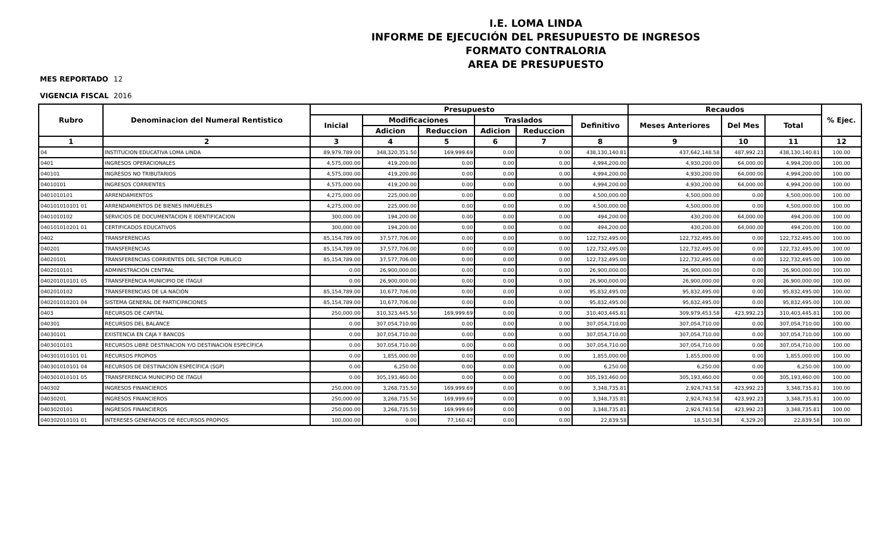I.E. LOMA LINDA
INFORME DE EJECUCIÓN DEL PRESUPUESTO DE INGRESOS
FORMATO CONTRALORIA
AREA DE PRESUPUESTO
MES REPORTADO 12
VIGENCIA FISCAL 2016
| Rubro | Denominacion del Numeral Rentistico | Presupuesto | | | | | | Recaudos | | | % Ejec. |
| --- | --- | --- | --- | --- | --- | --- | --- | --- | --- | --- | --- |
| | | Inicial | Modificaciones | | Traslados | | Definitivo | Meses Anteriores | Del Mes | Total | |
| | | | Adicion | Reduccion | Adicion | Reduccion | | | | | |
| 1 | 2 | 3 | 4 | 5 | 6 | 7 | 8 | 9 | 10 | 11 | 12 |
| 04 | INSTITUCION EDUCATIVA LOMA LINDA | 89,979,789.00 | 348,320,351.50 | 169,999.69 | 0.00 | 0.00 | 438,130,140.81 | 437,642,148.58 | 487,992.23 | 438,130,140.81 | 100.00 |
| 0401 | INGRESOS OPERACIONALES | 4,575,000.00 | 419,200.00 | 0.00 | 0.00 | 0.00 | 4,994,200.00 | 4,930,200.00 | 64,000.00 | 4,994,200.00 | 100.00 |
| 040101 | INGRESOS NO TRIBUTARIOS | 4,575,000.00 | 419,200.00 | 0.00 | 0.00 | 0.00 | 4,994,200.00 | 4,930,200.00 | 64,000.00 | 4,994,200.00 | 100.00 |
| 04010101 | INGRESOS CORRIENTES | 4,575,000.00 | 419,200.00 | 0.00 | 0.00 | 0.00 | 4,994,200.00 | 4,930,200.00 | 64,000.00 | 4,994,200.00 | 100.00 |
| 0401010101 | ARRENDAMIENTOS | 4,275,000.00 | 225,000.00 | 0.00 | 0.00 | 0.00 | 4,500,000.00 | 4,500,000.00 | 0.00 | 4,500,000.00 | 100.00 |
| 040101010101 01 | ARRENDAMIENTOS DE BIENES INMUEBLES | 4,275,000.00 | 225,000.00 | 0.00 | 0.00 | 0.00 | 4,500,000.00 | 4,500,000.00 | 0.00 | 4,500,000.00 | 100.00 |
| 0401010102 | SERVICIOS DE DOCUMENTACION E IDENTIFICACION | 300,000.00 | 194,200.00 | 0.00 | 0.00 | 0.00 | 494,200.00 | 430,200.00 | 64,000.00 | 494,200.00 | 100.00 |
| 040101010201 01 | CERTIFICADOS EDUCATIVOS | 300,000.00 | 194,200.00 | 0.00 | 0.00 | 0.00 | 494,200.00 | 430,200.00 | 64,000.00 | 494,200.00 | 100.00 |
| 0402 | TRANSFERENCIAS | 85,154,789.00 | 37,577,706.00 | 0.00 | 0.00 | 0.00 | 122,732,495.00 | 122,732,495.00 | 0.00 | 122,732,495.00 | 100.00 |
| 040201 | TRANSFERENCIAS | 85,154,789.00 | 37,577,706.00 | 0.00 | 0.00 | 0.00 | 122,732,495.00 | 122,732,495.00 | 0.00 | 122,732,495.00 | 100.00 |
| 04020101 | TRANSFERENCIAS CORRIENTES DEL SECTOR PUBLICO | 85,154,789.00 | 37,577,706.00 | 0.00 | 0.00 | 0.00 | 122,732,495.00 | 122,732,495.00 | 0.00 | 122,732,495.00 | 100.00 |
| 0402010101 | ADMINISTRACIÓN CENTRAL | 0.00 | 26,900,000.00 | 0.00 | 0.00 | 0.00 | 26,900,000.00 | 26,900,000.00 | 0.00 | 26,900,000.00 | 100.00 |
| 040201010101 05 | TRANSFERENCIA MUNICIPIO DE ITAGUÍ | 0.00 | 26,900,000.00 | 0.00 | 0.00 | 0.00 | 26,900,000.00 | 26,900,000.00 | 0.00 | 26,900,000.00 | 100.00 |
| 0402010102 | TRANSFERENCIAS DE LA NACIÓN | 85,154,789.00 | 10,677,706.00 | 0.00 | 0.00 | 0.00 | 95,832,495.00 | 95,832,495.00 | 0.00 | 95,832,495.00 | 100.00 |
| 040201010201 04 | SISTEMA GENERAL DE PARTICIPACIONES | 85,154,789.00 | 10,677,706.00 | 0.00 | 0.00 | 0.00 | 95,832,495.00 | 95,832,495.00 | 0.00 | 95,832,495.00 | 100.00 |
| 0403 | RECURSOS DE CAPITAL | 250,000.00 | 310,323,445.50 | 169,999.69 | 0.00 | 0.00 | 310,403,445.81 | 309,979,453.58 | 423,992.23 | 310,403,445.81 | 100.00 |
| 040301 | RECURSOS DEL BALANCE | 0.00 | 307,054,710.00 | 0.00 | 0.00 | 0.00 | 307,054,710.00 | 307,054,710.00 | 0.00 | 307,054,710.00 | 100.00 |
| 04030101 | EXISTENCIA EN CAJA Y BANCOS | 0.00 | 307,054,710.00 | 0.00 | 0.00 | 0.00 | 307,054,710.00 | 307,054,710.00 | 0.00 | 307,054,710.00 | 100.00 |
| 0403010101 | RECURSOS LIBRE DESTINACION Y/O DESTINACION ESPECÍFICA | 0.00 | 307,054,710.00 | 0.00 | 0.00 | 0.00 | 307,054,710.00 | 307,054,710.00 | 0.00 | 307,054,710.00 | 100.00 |
| 040301010101 01 | RECURSOS PROPIOS | 0.00 | 1,855,000.00 | 0.00 | 0.00 | 0.00 | 1,855,000.00 | 1,855,000.00 | 0.00 | 1,855,000.00 | 100.00 |
| 040301010101 04 | RECURSOS DE DESTINACIÓN ESPECÍFICA (SGP) | 0.00 | 6,250.00 | 0.00 | 0.00 | 0.00 | 6,250.00 | 6,250.00 | 0.00 | 6,250.00 | 100.00 |
| 040301010101 05 | TRANSFERENCIA MUNICIPIO DE ITAGUÍ | 0.00 | 305,193,460.00 | 0.00 | 0.00 | 0.00 | 305,193,460.00 | 305,193,460.00 | 0.00 | 305,193,460.00 | 100.00 |
| 040302 | INGRESOS FINANCIEROS | 250,000.00 | 3,268,735.50 | 169,999.69 | 0.00 | 0.00 | 3,348,735.81 | 2,924,743.58 | 423,992.23 | 3,348,735.81 | 100.00 |
| 04030201 | INGRESOS FINANCIEROS | 250,000.00 | 3,268,735.50 | 169,999.69 | 0.00 | 0.00 | 3,348,735.81 | 2,924,743.58 | 423,992.23 | 3,348,735.81 | 100.00 |
| 0403020101 | INGRESOS FINANCIEROS | 250,000.00 | 3,268,735.50 | 169,999.69 | 0.00 | 0.00 | 3,348,735.81 | 2,924,743.58 | 423,992.23 | 3,348,735.81 | 100.00 |
| 040302010101 01 | INTERESES GENERADOS DE RECURSOS PROPIOS | 100,000.00 | 0.00 | 77,160.42 | 0.00 | 0.00 | 22,839.58 | 18,510.38 | 4,329.20 | 22,839.58 | 100.00 |